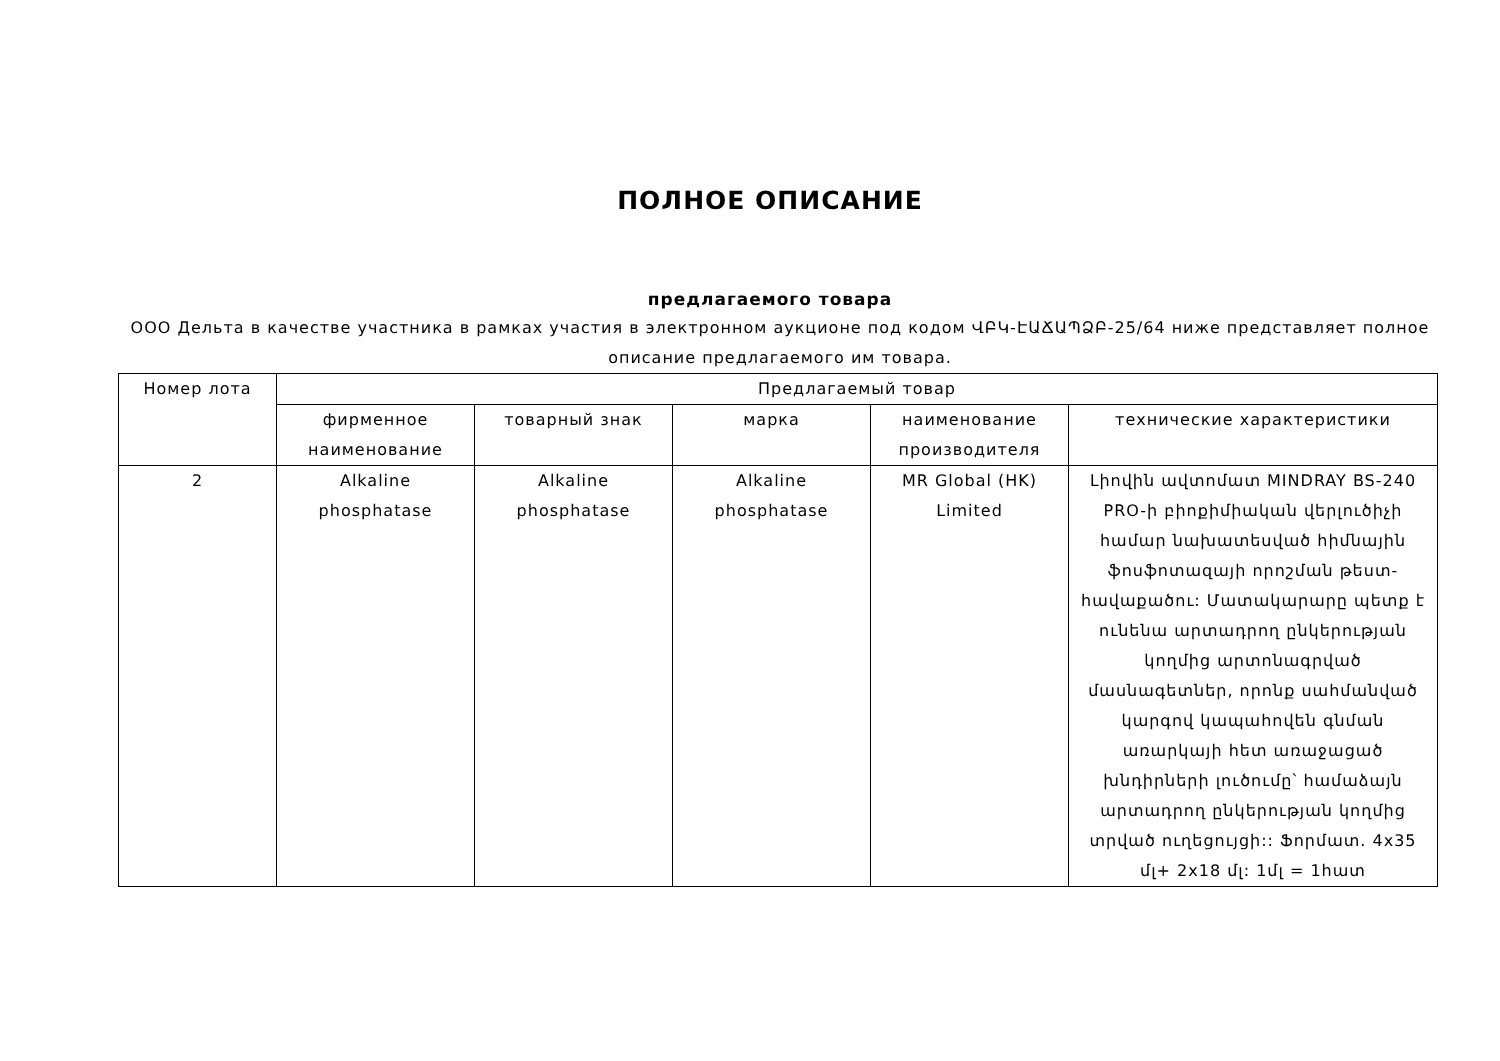ПОЛНОЕ ОПИСАНИЕ
предлагаемого товара
ООО Дельта в качестве участника в рамках участия в электронном аукционе под кодом ՎԲԿ-ԷԱՃԱՊՁԲ-25/64 ниже представляет полное описание предлагаемого им товара.
| Номер лота | Предлагаемый товар | | | | |
| --- | --- | --- | --- | --- | --- |
| | фирменное наименование | товарный знак | марка | наименование производителя | технические характеристики |
| 2 | Alkaline phosphatase | Alkaline phosphatase | Alkaline phosphatase | MR Global (HK) Limited | Լիովին ավտոմատ MINDRAY BS-240 PRO-ի բիոքիմիական վերլուծիչի համար նախատեսված հիմնային ֆոսֆոտազայի որոշման թեստ-հավաքածու: Մատակարարը պետք է ունենա արտադրող ընկերության կողմից արտոնագրված մասնագետներ, որոնք սահմանված կարգով կապահովեն գնման առարկայի հետ առաջացած խնդիրների լուծումը՝ համաձայն արտադրող ընկերության կողմից տրված ուղեցույցի:: Ֆորմատ. 4x35 մլ+ 2x18 մլ: 1մլ = 1հատ |